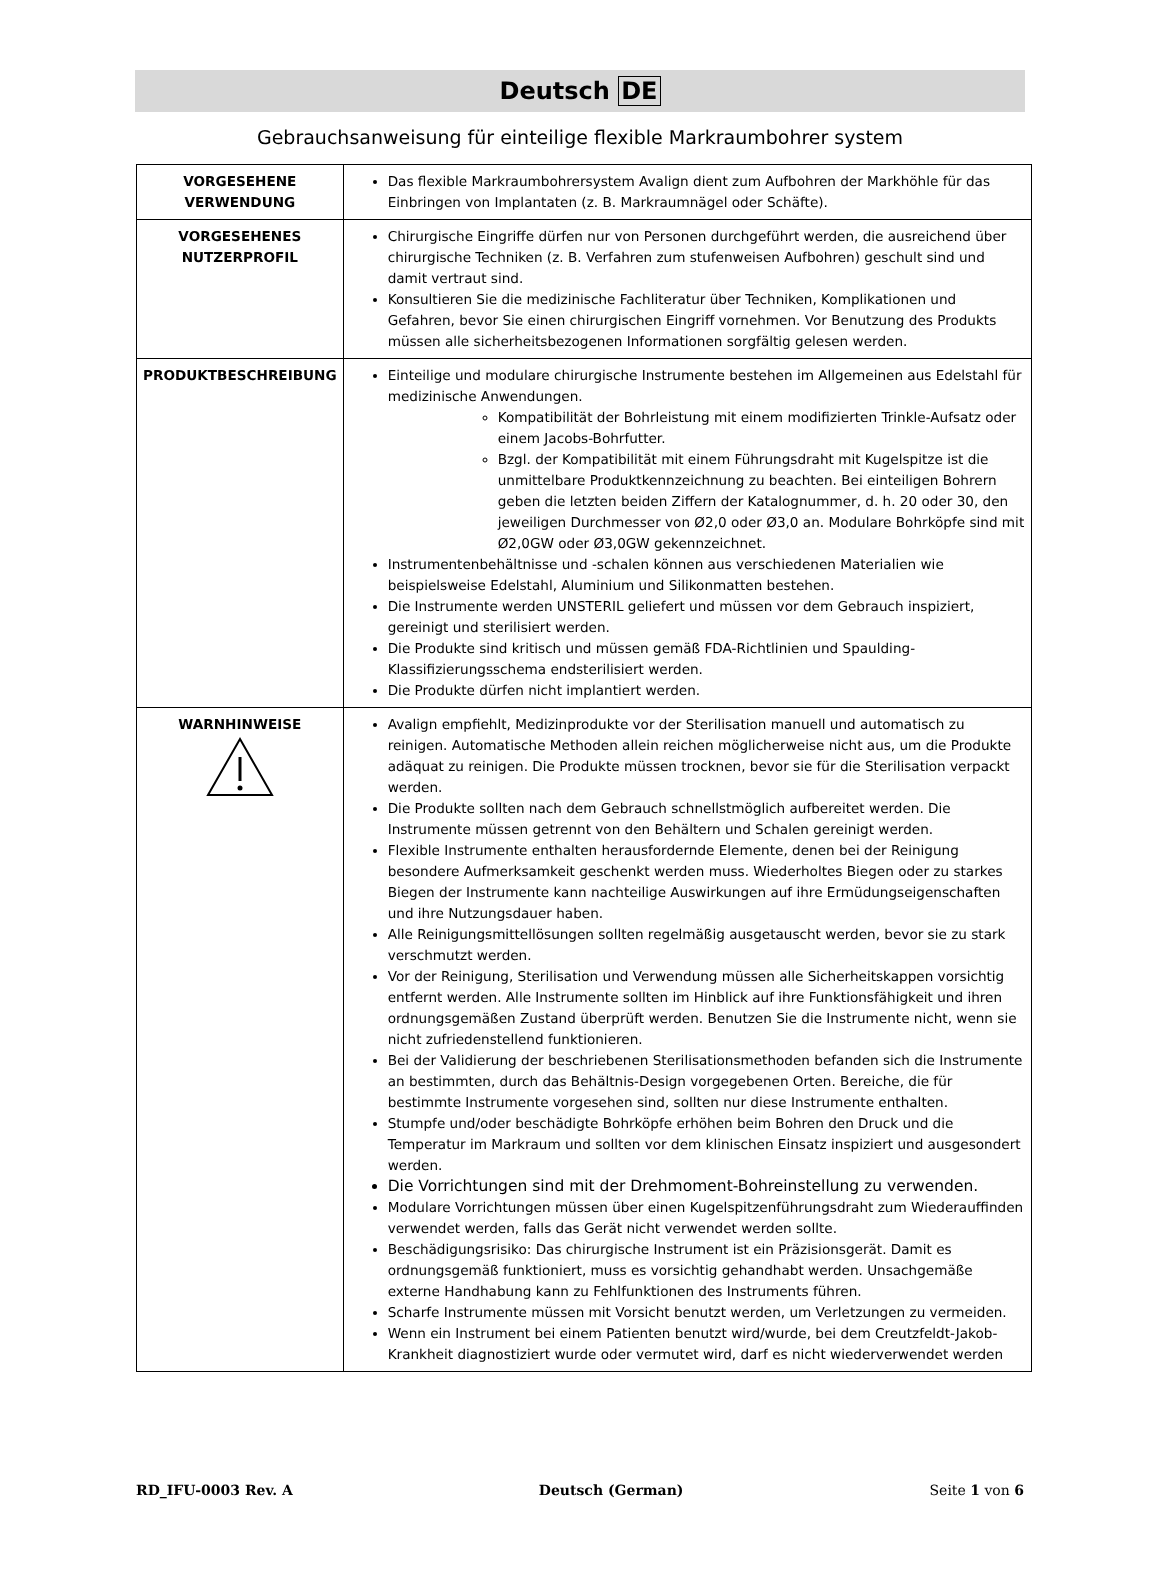Deutsch DE
Gebrauchsanweisung für einteilige flexible Markraumbohrer system
| VORGESEHENE VERWENDUNG | Das flexible Markraumbohrersystem Avalign dient zum Aufbohren der Markhöhle für das Einbringen von Implantaten (z. B. Markraumnägel oder Schäfte). |
| VORGESEHENES NUTZERPROFIL | Chirurgische Eingriffe dürfen nur von Personen durchgeführt werden, die ausreichend über chirurgische Techniken (z. B. Verfahren zum stufenweisen Aufbohren) geschult sind und damit vertraut sind. Konsultieren Sie die medizinische Fachliteratur über Techniken, Komplikationen und Gefahren, bevor Sie einen chirurgischen Eingriff vornehmen. Vor Benutzung des Produkts müssen alle sicherheitsbezogenen Informationen sorgfältig gelesen werden. |
| PRODUKTBESCHREIBUNG | Einteilige und modulare chirurgische Instrumente bestehen im Allgemeinen aus Edelstahl für medizinische Anwendungen. Kompatibilität der Bohrleistung mit einem modifizierten Trinkle-Aufsatz oder einem Jacobs-Bohrfutter. Bzgl. der Kompatibilität mit einem Führungsdraht mit Kugelspitze ist die unmittelbare Produktkennzeichnung zu beachten. Bei einteiligen Bohrern geben die letzten beiden Ziffern der Katalognummer, d. h. 20 oder 30, den jeweiligen Durchmesser von Ø2,0 oder Ø3,0 an. Modulare Bohrköpfe sind mit Ø2,0GW oder Ø3,0GW gekennzeichnet. Instrumentenbehältnisse und -schalen können aus verschiedenen Materialien wie beispielsweise Edelstahl, Aluminium und Silikonmatten bestehen. Die Instrumente werden UNSTERIL geliefert und müssen vor dem Gebrauch inspiziert, gereinigt und sterilisiert werden. Die Produkte sind kritisch und müssen gemäß FDA-Richtlinien und Spaulding-Klassifizierungsschema endsterilisiert werden. Die Produkte dürfen nicht implantiert werden. |
| WARNHINWEISE | Avalign empfiehlt, Medizinprodukte vor der Sterilisation manuell und automatisch zu reinigen. Automatische Methoden allein reichen möglicherweise nicht aus, um die Produkte adäquat zu reinigen. Die Produkte müssen trocknen, bevor sie für die Sterilisation verpackt werden. Die Produkte sollten nach dem Gebrauch schnellstmöglich aufbereitet werden. Die Instrumente müssen getrennt von den Behältern und Schalen gereinigt werden. Flexible Instrumente enthalten herausfordernde Elemente, denen bei der Reinigung besondere Aufmerksamkeit geschenkt werden muss. Wiederholtes Biegen oder zu starkes Biegen der Instrumente kann nachteilige Auswirkungen auf ihre Ermüdungseigenschaften und ihre Nutzungsdauer haben. Alle Reinigungsmittellösungen sollten regelmäßig ausgetauscht werden, bevor sie zu stark verschmutzt werden. Vor der Reinigung, Sterilisation und Verwendung müssen alle Sicherheitskappen vorsichtig entfernt werden. Alle Instrumente sollten im Hinblick auf ihre Funktionsfähigkeit und ihren ordnungsgemäßen Zustand überprüft werden. Benutzen Sie die Instrumente nicht, wenn sie nicht zufriedenstellend funktionieren. Bei der Validierung der beschriebenen Sterilisationsmethoden befanden sich die Instrumente an bestimmten, durch das Behältnis-Design vorgegebenen Orten. Bereiche, die für bestimmte Instrumente vorgesehen sind, sollten nur diese Instrumente enthalten. Stumpfe und/oder beschädigte Bohrköpfe erhöhen beim Bohren den Druck und die Temperatur im Markraum und sollten vor dem klinischen Einsatz inspiziert und ausgesondert werden. Die Vorrichtungen sind mit der Drehmoment-Bohreinstellung zu verwenden. Modulare Vorrichtungen müssen über einen Kugelspitzenführungsdraht zum Wiederauffinden verwendet werden, falls das Gerät nicht verwendet werden sollte. Beschädigungsrisiko: Das chirurgische Instrument ist ein Präzisionsgerät. Damit es ordnungsgemäß funktioniert, muss es vorsichtig gehandhabt werden. Unsachgemäße externe Handhabung kann zu Fehlfunktionen des Instruments führen. Scharfe Instrumente müssen mit Vorsicht benutzt werden, um Verletzungen zu vermeiden. Wenn ein Instrument bei einem Patienten benutzt wird/wurde, bei dem Creutzfeldt-Jakob-Krankheit diagnostiziert wurde oder vermutet wird, darf es nicht wiederverwendet werden |
RD_IFU-0003 Rev. A Deutsch (German) Seite 1 von 6